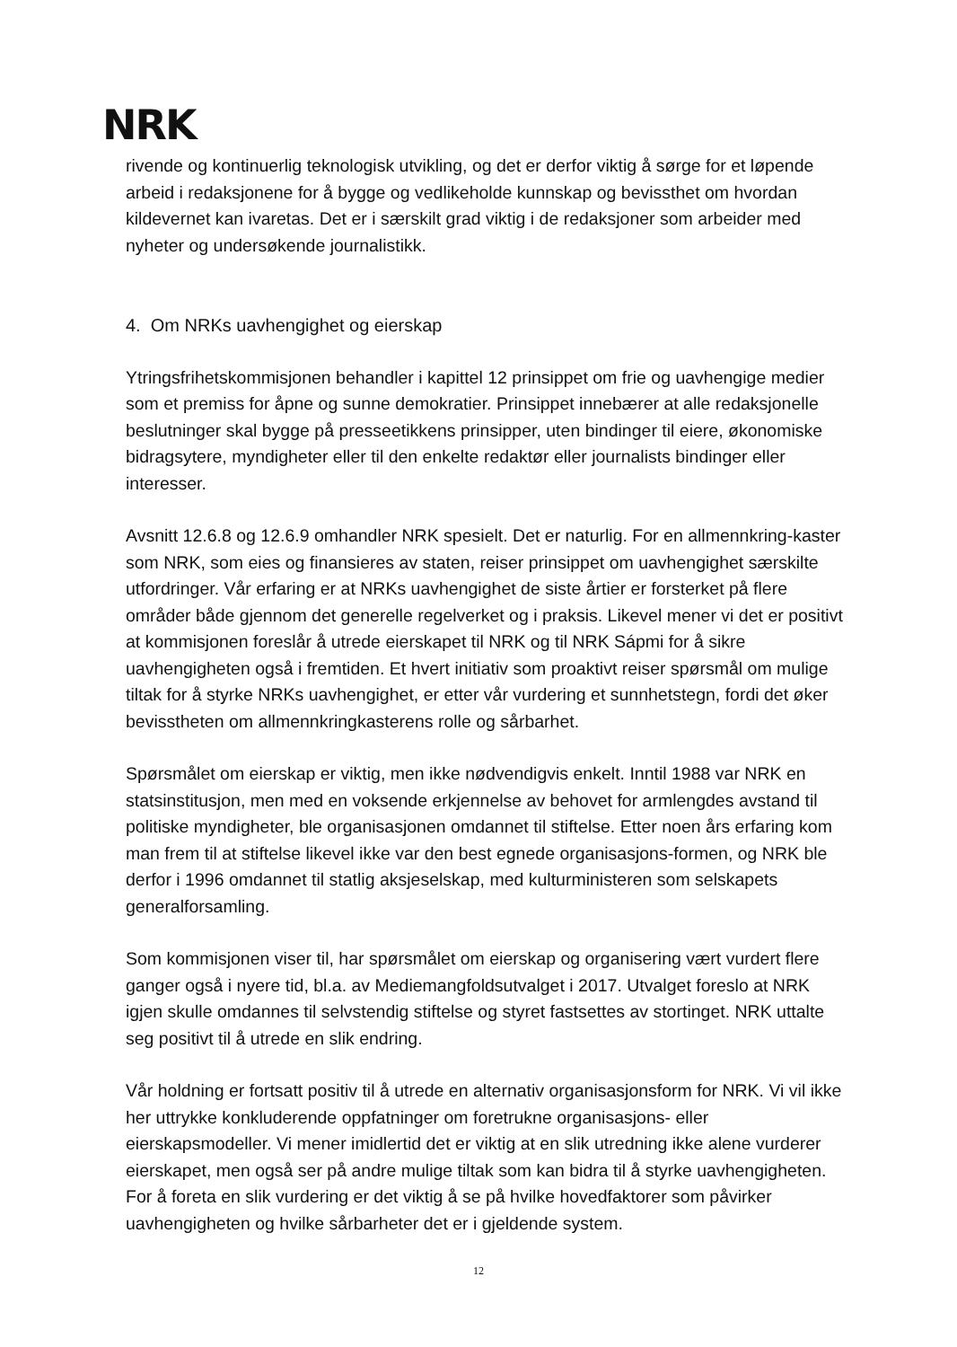NRK
rivende og kontinuerlig teknologisk utvikling, og det er derfor viktig å sørge for et løpende arbeid i redaksjonene for å bygge og vedlikeholde kunnskap og bevissthet om hvordan kildevernet kan ivaretas. Det er i særskilt grad viktig i de redaksjoner som arbeider med nyheter og undersøkende journalistikk.
4. Om NRKs uavhengighet og eierskap
Ytringsfrihetskommisjonen behandler i kapittel 12 prinsippet om frie og uavhengige medier som et premiss for åpne og sunne demokratier. Prinsippet innebærer at alle redaksjonelle beslutninger skal bygge på presseetikkens prinsipper, uten bindinger til eiere, økonomiske bidragsytere, myndigheter eller til den enkelte redaktør eller journalists bindinger eller interesser.
Avsnitt 12.6.8 og 12.6.9 omhandler NRK spesielt. Det er naturlig. For en allmennkring-kaster som NRK, som eies og finansieres av staten, reiser prinsippet om uavhengighet særskilte utfordringer. Vår erfaring er at NRKs uavhengighet de siste årtier er forsterket på flere områder både gjennom det generelle regelverket og i praksis. Likevel mener vi det er positivt at kommisjonen foreslår å utrede eierskapet til NRK og til NRK Sápmi for å sikre uavhengigheten også i fremtiden. Et hvert initiativ som proaktivt reiser spørsmål om mulige tiltak for å styrke NRKs uavhengighet, er etter vår vurdering et sunnhetstegn, fordi det øker bevisstheten om allmennkringkasterens rolle og sårbarhet.
Spørsmålet om eierskap er viktig, men ikke nødvendigvis enkelt. Inntil 1988 var NRK en statsinstitusjon, men med en voksende erkjennelse av behovet for armlengdes avstand til politiske myndigheter, ble organisasjonen omdannet til stiftelse. Etter noen års erfaring kom man frem til at stiftelse likevel ikke var den best egnede organisasjons-formen, og NRK ble derfor i 1996 omdannet til statlig aksjeselskap, med kulturministeren som selskapets generalforsamling.
Som kommisjonen viser til, har spørsmålet om eierskap og organisering vært vurdert flere ganger også i nyere tid, bl.a. av Mediemangfoldsutvalget i 2017. Utvalget foreslo at NRK igjen skulle omdannes til selvstendig stiftelse og styret fastsettes av stortinget. NRK uttalte seg positivt til å utrede en slik endring.
Vår holdning er fortsatt positiv til å utrede en alternativ organisasjonsform for NRK. Vi vil ikke her uttrykke konkluderende oppfatninger om foretrukne organisasjons- eller eierskapsmodeller. Vi mener imidlertid det er viktig at en slik utredning ikke alene vurderer eierskapet, men også ser på andre mulige tiltak som kan bidra til å styrke uavhengigheten. For å foreta en slik vurdering er det viktig å se på hvilke hovedfaktorer som påvirker uavhengigheten og hvilke sårbarheter det er i gjeldende system.
12